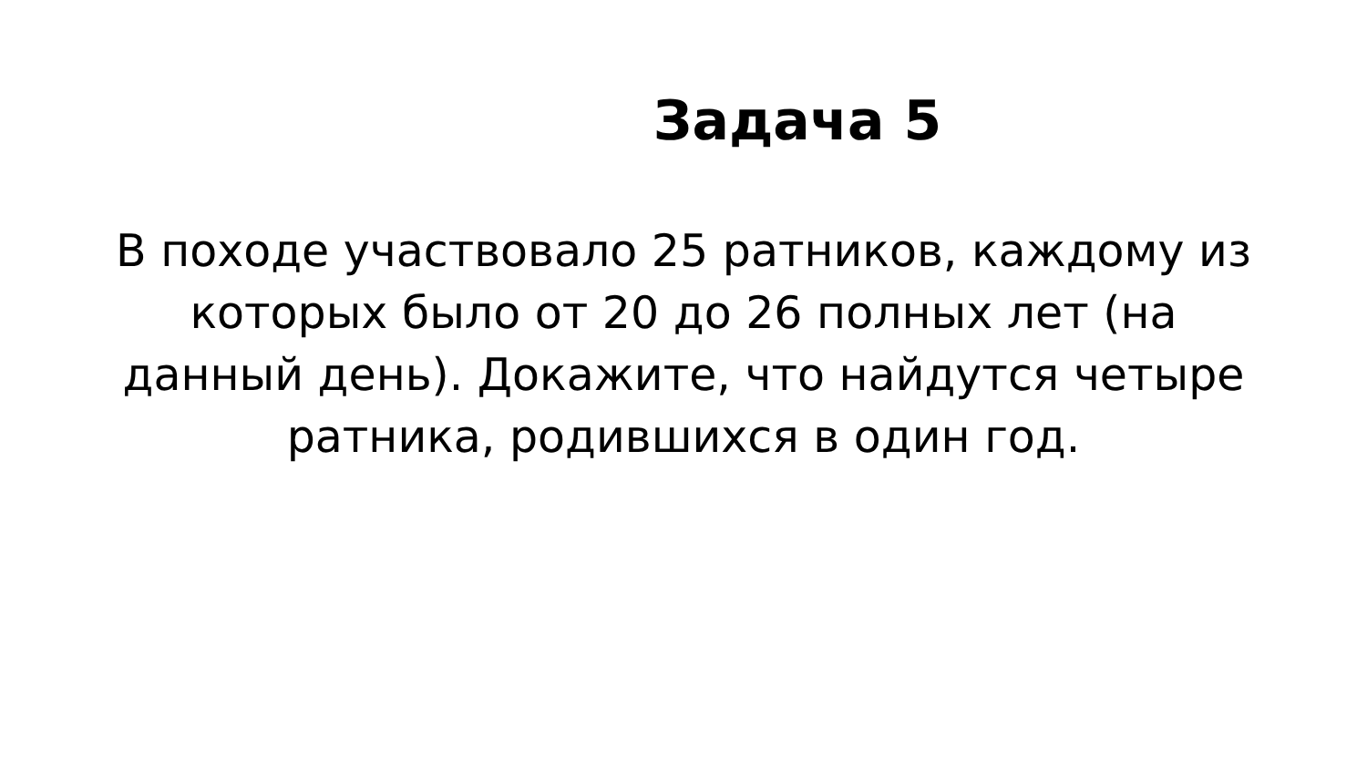Задача 5
В походе участвовало 25 ратников, каждому из которых было от 20 до 26 полных лет (на данный день). Докажите, что найдутся четыре ратника, родившихся в один год.